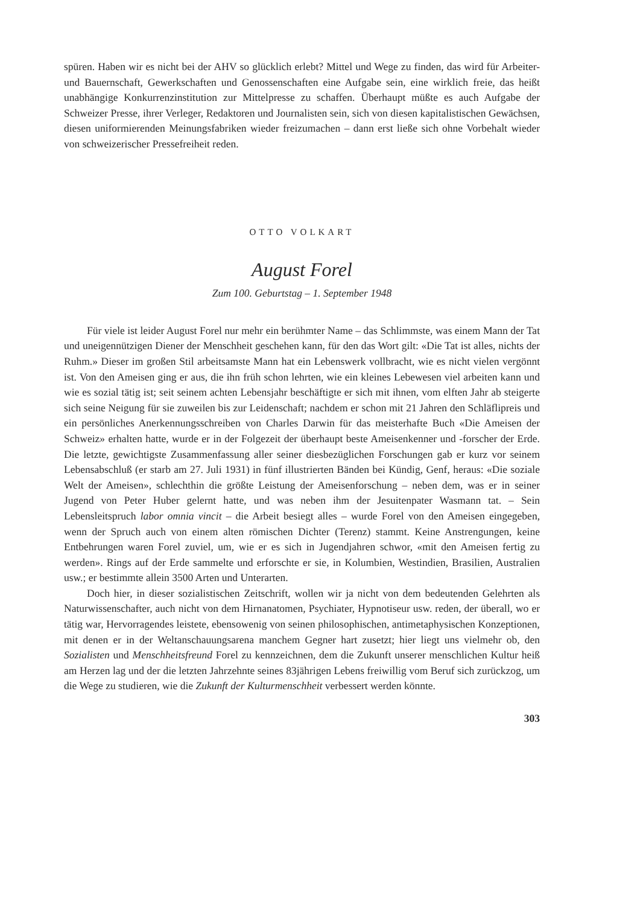spüren. Haben wir es nicht bei der AHV so glücklich erlebt? Mittel und Wege zu finden, das wird für Arbeiter- und Bauernschaft, Gewerkschaften und Genossenschaften eine Aufgabe sein, eine wirklich freie, das heißt unabhängige Konkurrenzinstitution zur Mittelpresse zu schaffen. Überhaupt müßte es auch Aufgabe der Schweizer Presse, ihrer Verleger, Redaktoren und Journalisten sein, sich von diesen kapitalistischen Gewächsen, diesen uniformierenden Meinungsfabriken wieder freizumachen – dann erst ließe sich ohne Vorbehalt wieder von schweizerischer Pressefreiheit reden.
OTTO VOLKART
August Forel
Zum 100. Geburtstag – 1. September 1948
Für viele ist leider August Forel nur mehr ein berühmter Name – das Schlimmste, was einem Mann der Tat und uneigennützigen Diener der Menschheit geschehen kann, für den das Wort gilt: «Die Tat ist alles, nichts der Ruhm.» Dieser im großen Stil arbeitsamste Mann hat ein Lebenswerk vollbracht, wie es nicht vielen vergönnt ist. Von den Ameisen ging er aus, die ihn früh schon lehrten, wie ein kleines Lebewesen viel arbeiten kann und wie es sozial tätig ist; seit seinem achten Lebensjahr beschäftigte er sich mit ihnen, vom elften Jahr ab steigerte sich seine Neigung für sie zuweilen bis zur Leidenschaft; nachdem er schon mit 21 Jahren den Schläflipreis und ein persönliches Anerkennungsschreiben von Charles Darwin für das meisterhafte Buch «Die Ameisen der Schweiz» erhalten hatte, wurde er in der Folgezeit der überhaupt beste Ameisenkenner und -forscher der Erde. Die letzte, gewichtigste Zusammenfassung aller seiner diesbezüglichen Forschungen gab er kurz vor seinem Lebensabschluß (er starb am 27. Juli 1931) in fünf illustrierten Bänden bei Kündig, Genf, heraus: «Die soziale Welt der Ameisen», schlechthin die größte Leistung der Ameisenforschung – neben dem, was er in seiner Jugend von Peter Huber gelernt hatte, und was neben ihm der Jesuitenpater Wasmann tat. – Sein Lebensleitspruch labor omnia vincit – die Arbeit besiegt alles – wurde Forel von den Ameisen eingegeben, wenn der Spruch auch von einem alten römischen Dichter (Terenz) stammt. Keine Anstrengungen, keine Entbehrungen waren Forel zuviel, um, wie er es sich in Jugendjahren schwor, «mit den Ameisen fertig zu werden». Rings auf der Erde sammelte und erforschte er sie, in Kolumbien, Westindien, Brasilien, Australien usw.; er bestimmte allein 3500 Arten und Unterarten.
Doch hier, in dieser sozialistischen Zeitschrift, wollen wir ja nicht von dem bedeutenden Gelehrten als Naturwissenschafter, auch nicht von dem Hirnanatomen, Psychiater, Hypnotiseur usw. reden, der überall, wo er tätig war, Hervorragendes leistete, ebensowenig von seinen philosophischen, antimetaphysischen Konzeptionen, mit denen er in der Weltanschauungsarena manchem Gegner hart zusetzt; hier liegt uns vielmehr ob, den Sozialisten und Menschheitsfreund Forel zu kennzeichnen, dem die Zukunft unserer menschlichen Kultur heiß am Herzen lag und der die letzten Jahrzehnte seines 83jährigen Lebens freiwillig vom Beruf sich zurückzog, um die Wege zu studieren, wie die Zukunft der Kulturmenschheit verbessert werden könnte.
303